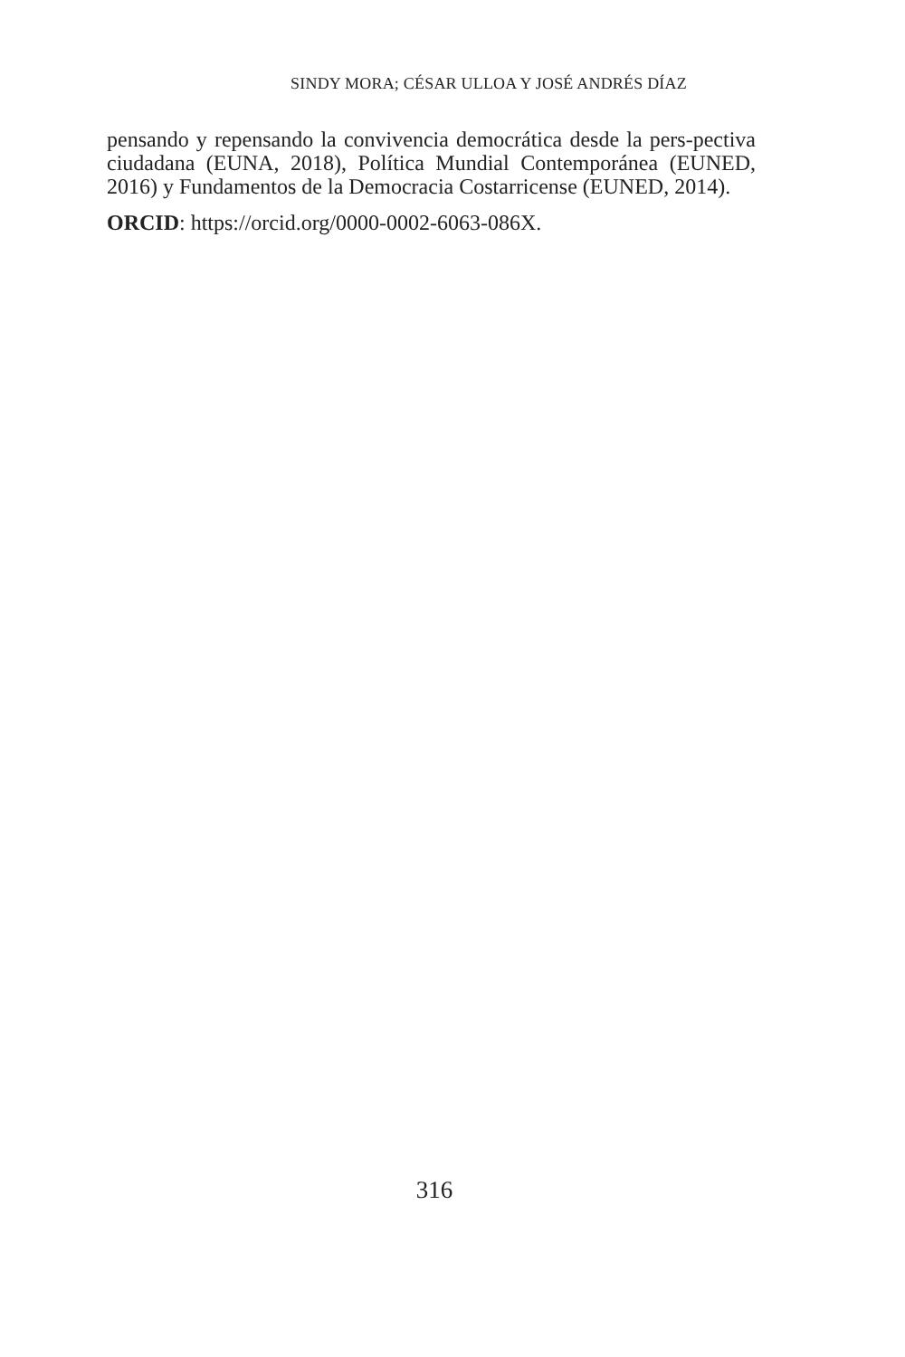SINDY MORA; CÉSAR ULLOA Y JOSÉ ANDRÉS DÍAZ
pensando y repensando la convivencia democrática desde la pers-pectiva ciudadana (EUNA, 2018), Política Mundial Contemporánea (EUNED, 2016) y Fundamentos de la Democracia Costarricense (EUNED, 2014).
ORCID: https://orcid.org/0000-0002-6063-086X.
316